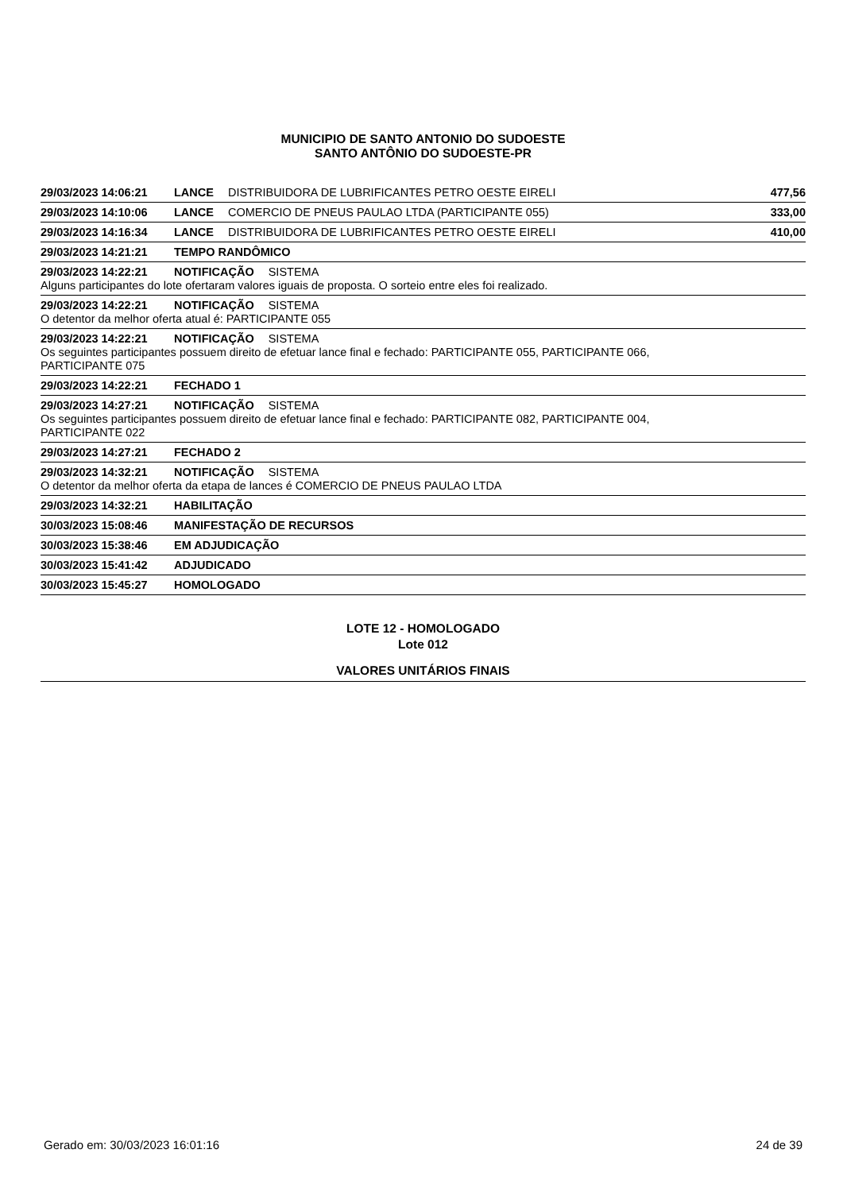MUNICIPIO DE SANTO ANTONIO DO SUDOESTE
SANTO ANTÔNIO DO SUDOESTE-PR
29/03/2023 14:06:21 LANCE DISTRIBUIDORA DE LUBRIFICANTES PETRO OESTE EIRELI 477,56
29/03/2023 14:10:06 LANCE COMERCIO DE PNEUS PAULAO LTDA (PARTICIPANTE 055) 333,00
29/03/2023 14:16:34 LANCE DISTRIBUIDORA DE LUBRIFICANTES PETRO OESTE EIRELI 410,00
29/03/2023 14:21:21 TEMPO RANDÔMICO
29/03/2023 14:22:21 NOTIFICAÇÃO SISTEMA
Alguns participantes do lote ofertaram valores iguais de proposta. O sorteio entre eles foi realizado.
29/03/2023 14:22:21 NOTIFICAÇÃO SISTEMA
O detentor da melhor oferta atual é: PARTICIPANTE 055
29/03/2023 14:22:21 NOTIFICAÇÃO SISTEMA
Os seguintes participantes possuem direito de efetuar lance final e fechado: PARTICIPANTE 055, PARTICIPANTE 066,
PARTICIPANTE 075
29/03/2023 14:22:21 FECHADO 1
29/03/2023 14:27:21 NOTIFICAÇÃO SISTEMA
Os seguintes participantes possuem direito de efetuar lance final e fechado: PARTICIPANTE 082, PARTICIPANTE 004,
PARTICIPANTE 022
29/03/2023 14:27:21 FECHADO 2
29/03/2023 14:32:21 NOTIFICAÇÃO SISTEMA
O detentor da melhor oferta da etapa de lances é COMERCIO DE PNEUS PAULAO LTDA
29/03/2023 14:32:21 HABILITAÇÃO
30/03/2023 15:08:46 MANIFESTAÇÃO DE RECURSOS
30/03/2023 15:38:46 EM ADJUDICAÇÃO
30/03/2023 15:41:42 ADJUDICADO
30/03/2023 15:45:27 HOMOLOGADO
LOTE 12 - HOMOLOGADO
Lote 012
VALORES UNITÁRIOS FINAIS
Gerado em: 30/03/2023 16:01:16 24 de 39